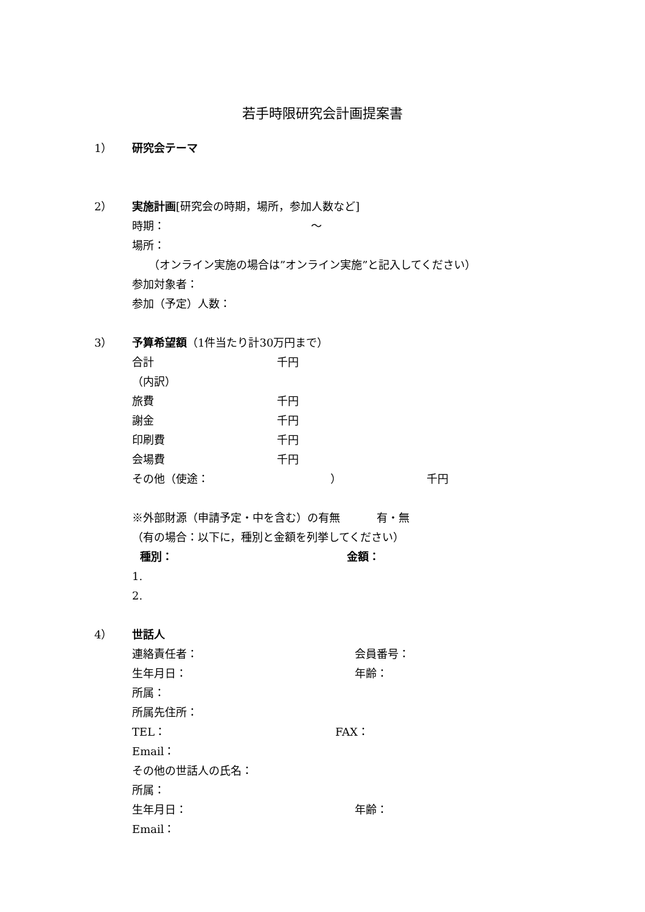若手時限研究会計画提案書
1） 研究会テーマ
2） 実施計画[研究会の時期，場所，参加人数など]
時期： ～
場所：
　　（オンライン実施の場合は”オンライン実施”と記入してください）
参加対象者：
参加（予定）人数：
3） 予算希望額（1件当たり計30万円まで）
合計 千円
（内訳）
旅費 千円
謝金 千円
印刷費 千円
会場費 千円
その他（使途： ） 千円
※外部財源（申請予定・中を含む）の有無 有・無
（有の場合：以下に，種別と金額を列挙してください）
種別： 金額：
1.
2.
4） 世話人
連絡責任者： 会員番号：
生年月日： 年齢：
所属：
所属先住所：
TEL： FAX：
Email：
その他の世話人の氏名：
所属：
生年月日： 年齢：
Email：